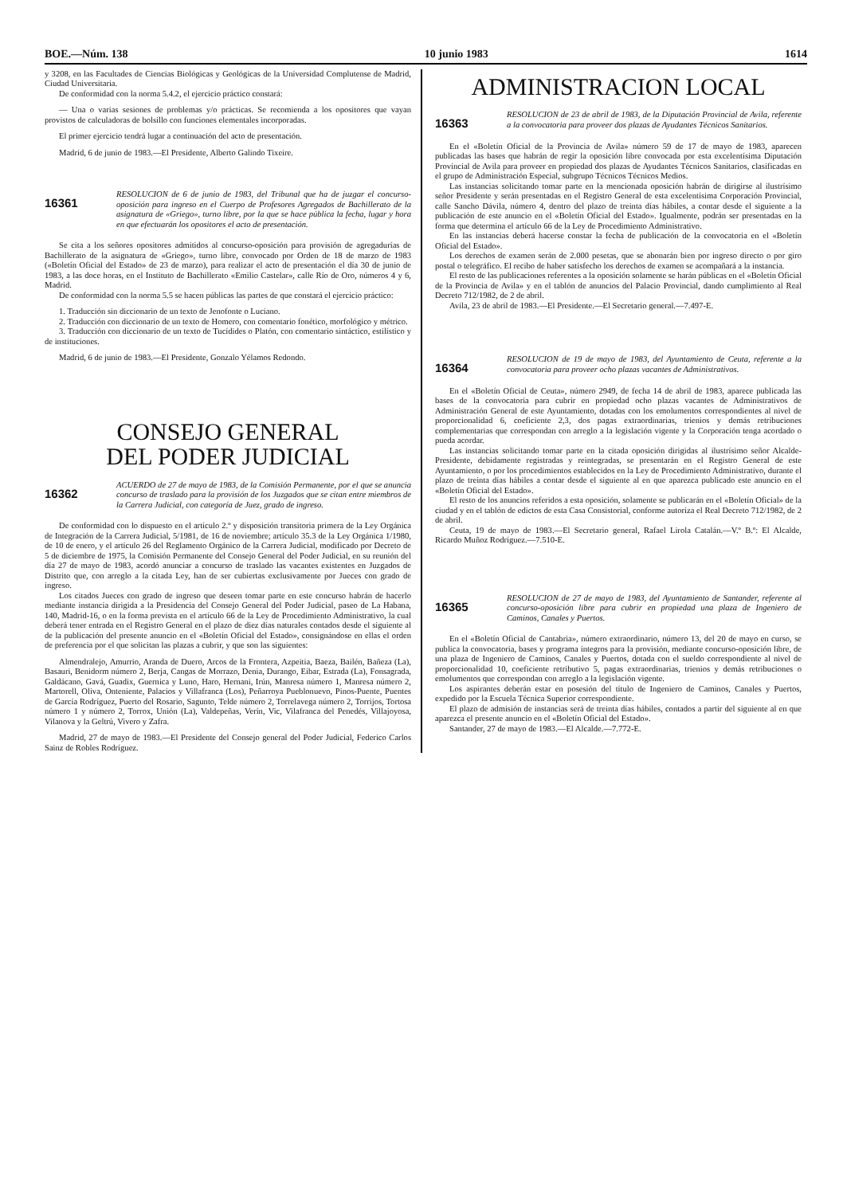BOE.—Núm. 138 10 junio 1983 1614
y 3208, en las Facultades de Ciencias Biológicas y Geológicas de la Universidad Complutense de Madrid, Ciudad Universitaria.
De conformidad con la norma 5.4.2, el ejercicio práctico constará:
— Una o varias sesiones de problemas y/o prácticas. Se recomienda a los opositores que vayan provistos de calculadoras de bolsillo con funciones elementales incorporadas.
El primer ejercicio tendrá lugar a continuación del acto de presentación.
Madrid, 6 de junio de 1983.—El Presidente, Alberto Galindo Tixeire.
16361
RESOLUCION de 6 de junio de 1983, del Tribunal que ha de juzgar el concurso-oposición para ingreso en el Cuerpo de Profesores Agregados de Bachillerato de la asignatura de «Griego», turno libre, por la que se hace pública la fecha, lugar y hora en que efectuarán los opositores el acto de presentación.
Se cita a los señores opositores admitidos al concurso-oposición para provisión de agregadurías de Bachillerato de la asignatura de «Griego», turno libre, convocado por Orden de 18 de marzo de 1983 («Boletín Oficial del Estado» de 23 de marzo), para realizar el acto de presentación el día 30 de junio de 1983, a las doce horas, en el Instituto de Bachillerato «Emilio Castelar», calle Río de Oro, números 4 y 6, Madrid.
De conformidad con la norma 5.5 se hacen públicas las partes de que constará el ejercicio práctico:
1. Traducción sin diccionario de un texto de Jenofonte o Luciano.
2. Traducción con diccionario de un texto de Homero, con comentario fonético, morfológico y métrico.
3. Traducción con diccionario de un texto de Tucídides o Platón, con comentario sintáctico, estilístico y de instituciones.
Madrid, 6 de junio de 1983.—El Presidente, Gonzalo Yélamos Redondo.
CONSEJO GENERAL
DEL PODER JUDICIAL
16362
ACUERDO de 27 de mayo de 1983, de la Comisión Permanente, por el que se anuncia concurso de traslado para la provisión de los Juzgados que se citan entre miembros de la Carrera Judicial, con categoría de Juez, grado de ingreso.
De conformidad con lo dispuesto en el artículo 2.º y disposición transitoria primera de la Ley Orgánica de Integración de la Carrera Judicial, 5/1981, de 16 de noviembre; artículo 35.3 de la Ley Orgánica 1/1980, de 10 de enero, y el artículo 26 del Reglamento Orgánico de la Carrera Judicial, modificado por Decreto de 5 de diciembre de 1975, la Comisión Permanente del Consejo General del Poder Judicial, en su reunión del día 27 de mayo de 1983, acordó anunciar a concurso de traslado las vacantes existentes en Juzgados de Distrito que, con arreglo a la citada Ley, han de ser cubiertas exclusivamente por Jueces con grado de ingreso.
Los citados Jueces con grado de ingreso que deseen tomar parte en este concurso habrán de hacerlo mediante instancia dirigida a la Presidencia del Consejo General del Poder Judicial, paseo de La Habana, 140, Madrid-16, o en la forma prevista en el artículo 66 de la Ley de Procedimiento Administrativo, la cual deberá tener entrada en el Registro General en el plazo de diez días naturales contados desde el siguiente al de la publicación del presente anuncio en el «Boletín Oficial del Estado», consignándose en ellas el orden de preferencia por el que solicitan las plazas a cubrir, y que son las siguientes:
Almendralejo, Amurrio, Aranda de Duero, Arcos de la Frontera, Azpeitia, Baeza, Bailén, Bañeza (La), Basauri, Benidorm número 2, Berja, Cangas de Morrazo, Denia, Durango, Eibar, Estrada (La), Fonsagrada, Galdácano, Gavá, Guadix, Guernica y Luno, Haro, Hernani, Irún, Manresa número 1, Manresa número 2, Martorell, Oliva, Onteniente, Palacios y Villafranca (Los), Peñarroya Pueblonuevo, Pinos-Puente, Puentes de García Rodríguez, Puerto del Rosario, Sagunto, Telde número 2, Torrelavega número 2, Torrijos, Tortosa número 1 y número 2, Torrox, Unión (La), Valdepeñas, Verín, Vic, Vilafranca del Penedés, Villajoyosa, Vilanova y la Geltrú, Vivero y Zafra.
Madrid, 27 de mayo de 1983.—El Presidente del Consejo general del Poder Judicial, Federico Carlos Sainz de Robles Rodríguez.
ADMINISTRACION LOCAL
16363
RESOLUCION de 23 de abril de 1983, de la Diputación Provincial de Avila, referente a la convocatoria para proveer dos plazas de Ayudantes Técnicos Sanitarios.
En el «Boletín Oficial de la Provincia de Avila» número 59 de 17 de mayo de 1983, aparecen publicadas las bases que habrán de regir la oposición libre convocada por esta excelentísima Diputación Provincial de Avila para proveer en propiedad dos plazas de Ayudantes Técnicos Sanitarios, clasificadas en el grupo de Administración Especial, subgrupo Técnicos Técnicos Medios.
Las instancias solicitando tomar parte en la mencionada oposición habrán de dirigirse al ilustrísimo señor Presidente y serán presentadas en el Registro General de esta excelentísima Corporación Provincial, calle Sancho Dávila, número 4, dentro del plazo de treinta días hábiles, a contar desde el siguiente a la publicación de este anuncio en el «Boletín Oficial del Estado». Igualmente, podrán ser presentadas en la forma que determina el artículo 66 de la Ley de Procedimiento Administrativo.
En las instancias deberá hacerse constar la fecha de publicación de la convocatoria en el «Boletín Oficial del Estado».
Los derechos de examen serán de 2.000 pesetas, que se abonarán bien por ingreso directo o por giro postal o telegráfico. El recibo de haber satisfecho los derechos de examen se acompañará a la instancia.
El resto de las publicaciones referentes a la oposición solamente se harán públicas en el «Boletín Oficial de la Provincia de Avila» y en el tablón de anuncios del Palacio Provincial, dando cumplimiento al Real Decreto 712/1982, de 2 de abril.
Avila, 23 de abril de 1983.—El Presidente.—El Secretario general.—7.497-E.
16364
RESOLUCION de 19 de mayo de 1983, del Ayuntamiento de Ceuta, referente a la convocatoria para proveer ocho plazas vacantes de Administrativos.
En el «Boletín Oficial de Ceuta», número 2949, de fecha 14 de abril de 1983, aparece publicada las bases de la convocatoria para cubrir en propiedad ocho plazas vacantes de Administrativos de Administración General de este Ayuntamiento, dotadas con los emolumentos correspondientes al nivel de proporcionalidad 6, coeficiente 2,3, dos pagas extraordinarias, trienios y demás retribuciones complementarias que correspondan con arreglo a la legislación vigente y la Corporación tenga acordado o pueda acordar.
Las instancias solicitando tomar parte en la citada oposición dirigidas al ilustrísimo señor Alcalde-Presidente, debidamente registradas y reintegradas, se presentarán en el Registro General de este Ayuntamiento, o por los procedimientos establecidos en la Ley de Procedimiento Administrativo, durante el plazo de treinta días hábiles a contar desde el siguiente al en que aparezca publicado este anuncio en el «Boletín Oficial del Estado».
El resto de los anuncios referidos a esta oposición, solamente se publicarán en el «Boletín Oficial» de la ciudad y en el tablón de edictos de esta Casa Consistorial, conforme autoriza el Real Decreto 712/1982, de 2 de abril.
Ceuta, 19 de mayo de 1983.—El Secretario general, Rafael Lirola Catalán.—V.º B.º: El Alcalde, Ricardo Muñoz Rodríguez.—7.510-E.
16365
RESOLUCION de 27 de mayo de 1983, del Ayuntamiento de Santander, referente al concurso-oposición libre para cubrir en propiedad una plaza de Ingeniero de Caminos, Canales y Puertos.
En el «Boletín Oficial de Cantabria», número extraordinario, número 13, del 20 de mayo en curso, se publica la convocatoria, bases y programa íntegros para la provisión, mediante concurso-oposición libre, de una plaza de Ingeniero de Caminos, Canales y Puertos, dotada con el sueldo correspondiente al nivel de proporcionalidad 10, coeficiente retributivo 5, pagas extraordinarias, trienios y demás retribuciones o emolumentos que correspondan con arreglo a la legislación vigente.
Los aspirantes deberán estar en posesión del título de Ingeniero de Caminos, Canales y Puertos, expedido por la Escuela Técnica Superior correspondiente.
El plazo de admisión de instancias será de treinta días hábiles, contados a partir del siguiente al en que aparezca el presente anuncio en el «Boletín Oficial del Estado».
Santander, 27 de mayo de 1983.—El Alcalde.—7.772-E.